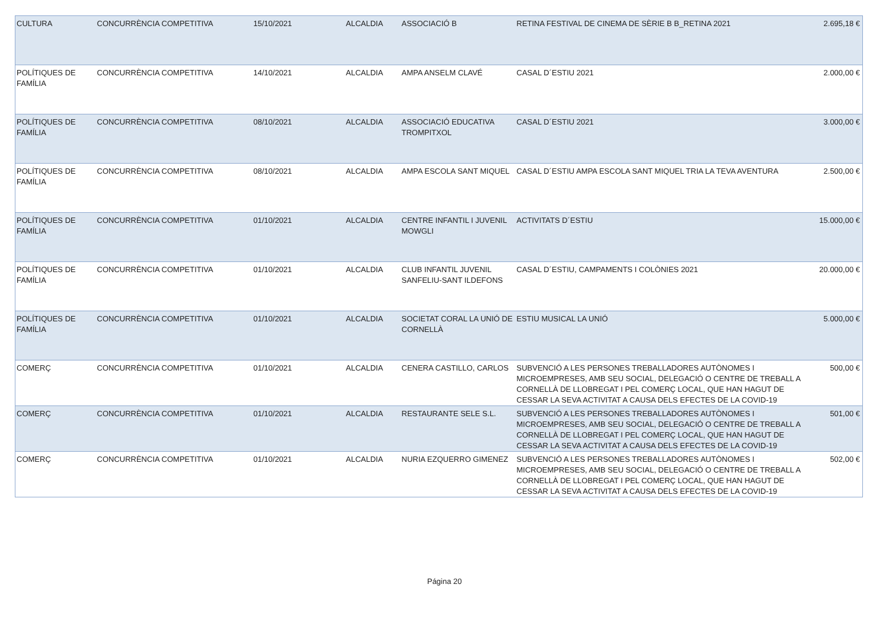| CULTURA | CONCURRÈNCIA COMPETITIVA | 15/10/2021 | ALCALDIA | ASSOCIACIÓ B | RETINA FESTIVAL DE CINEMA DE SÈRIE B B_RETINA 2021 | 2.695,18 € |
| POLÍTIQUES DE FAMÍLIA | CONCURRÈNCIA COMPETITIVA | 14/10/2021 | ALCALDIA | AMPA ANSELM CLAVÉ | CASAL D´ESTIU 2021 | 2.000,00 € |
| POLÍTIQUES DE FAMÍLIA | CONCURRÈNCIA COMPETITIVA | 08/10/2021 | ALCALDIA | ASSOCIACIÓ EDUCATIVA TROMPITXOL | CASAL D´ESTIU 2021 | 3.000,00 € |
| POLÍTIQUES DE FAMÍLIA | CONCURRÈNCIA COMPETITIVA | 08/10/2021 | ALCALDIA | AMPA ESCOLA SANT MIQUEL | CASAL D´ESTIU AMPA ESCOLA SANT MIQUEL TRIA LA TEVA AVENTURA | 2.500,00 € |
| POLÍTIQUES DE FAMÍLIA | CONCURRÈNCIA COMPETITIVA | 01/10/2021 | ALCALDIA | CENTRE INFANTIL I JUVENIL MOWGLI | ACTIVITATS D´ESTIU | 15.000,00 € |
| POLÍTIQUES DE FAMÍLIA | CONCURRÈNCIA COMPETITIVA | 01/10/2021 | ALCALDIA | CLUB INFANTIL JUVENIL SANFELIU-SANT ILDEFONS | CASAL D´ESTIU, CAMPAMENTS I COLÒNIES 2021 | 20.000,00 € |
| POLÍTIQUES DE FAMÍLIA | CONCURRÈNCIA COMPETITIVA | 01/10/2021 | ALCALDIA | SOCIETAT CORAL LA UNIÓ DE CORNELLÀ | ESTIU MUSICAL LA UNIÓ | 5.000,00 € |
| COMERÇ | CONCURRÈNCIA COMPETITIVA | 01/10/2021 | ALCALDIA | CENERA CASTILLO, CARLOS | SUBVENCIÓ A LES PERSONES TREBALLADORES AUTÒNOMES I MICROEMPRESES, AMB SEU SOCIAL, DELEGACIÓ O CENTRE DE TREBALL A CORNELLÀ DE LLOBREGAT I PEL COMERÇ LOCAL, QUE HAN HAGUT DE CESSAR LA SEVA ACTIVITAT A CAUSA DELS EFECTES DE LA COVID-19 | 500,00 € |
| COMERÇ | CONCURRÈNCIA COMPETITIVA | 01/10/2021 | ALCALDIA | RESTAURANTE SELE S.L. | SUBVENCIÓ A LES PERSONES TREBALLADORES AUTÒNOMES I MICROEMPRESES, AMB SEU SOCIAL, DELEGACIÓ O CENTRE DE TREBALL A CORNELLÀ DE LLOBREGAT I PEL COMERÇ LOCAL, QUE HAN HAGUT DE CESSAR LA SEVA ACTIVITAT A CAUSA DELS EFECTES DE LA COVID-19 | 501,00 € |
| COMERÇ | CONCURRÈNCIA COMPETITIVA | 01/10/2021 | ALCALDIA | NURIA EZQUERRO GIMENEZ | SUBVENCIÓ A LES PERSONES TREBALLADORES AUTÒNOMES I MICROEMPRESES, AMB SEU SOCIAL, DELEGACIÓ O CENTRE DE TREBALL A CORNELLÀ DE LLOBREGAT I PEL COMERÇ LOCAL, QUE HAN HAGUT DE CESSAR LA SEVA ACTIVITAT A CAUSA DELS EFECTES DE LA COVID-19 | 502,00 € |
Página 20